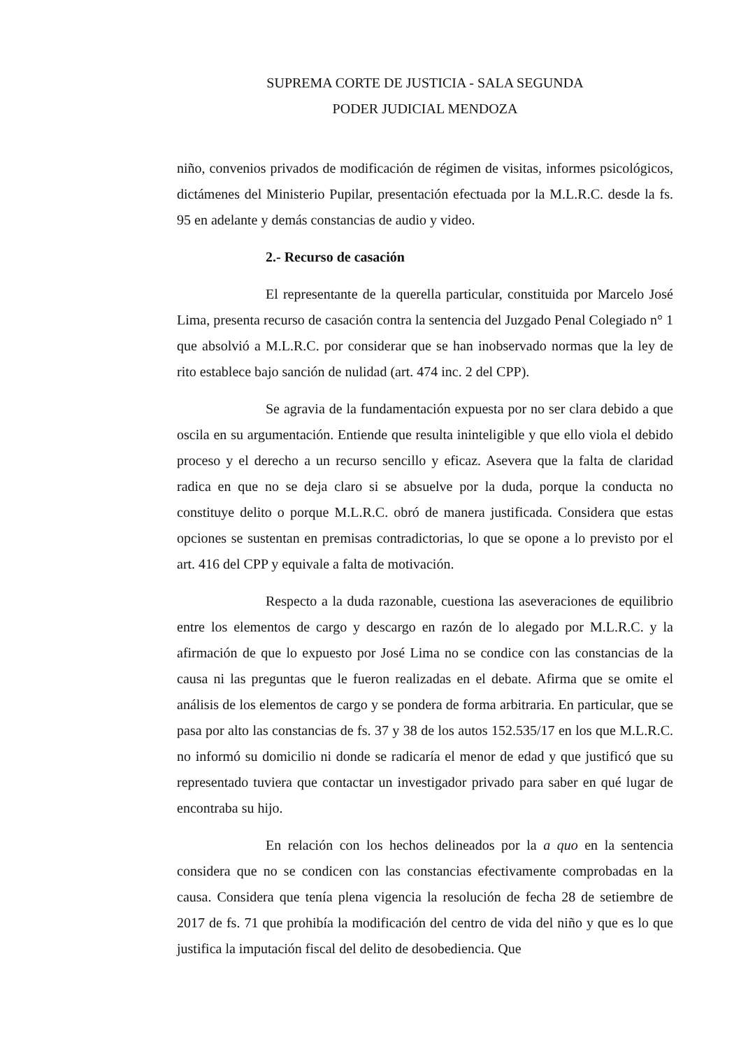SUPREMA CORTE DE JUSTICIA - SALA SEGUNDA
PODER JUDICIAL MENDOZA
niño, convenios privados de modificación de régimen de visitas, informes psicológicos, dictámenes del Ministerio Pupilar, presentación efectuada por la M.L.R.C. desde la fs. 95 en adelante y demás constancias de audio y video.
2.- Recurso de casación
El representante de la querella particular, constituida por Marcelo José Lima, presenta recurso de casación contra la sentencia del Juzgado Penal Colegiado n° 1 que absolvió a M.L.R.C. por considerar que se han inobservado normas que la ley de rito establece bajo sanción de nulidad (art. 474 inc. 2 del CPP).
Se agravia de la fundamentación expuesta por no ser clara debido a que oscila en su argumentación. Entiende que resulta ininteligible y que ello viola el debido proceso y el derecho a un recurso sencillo y eficaz. Asevera que la falta de claridad radica en que no se deja claro si se absuelve por la duda, porque la conducta no constituye delito o porque M.L.R.C. obró de manera justificada. Considera que estas opciones se sustentan en premisas contradictorias, lo que se opone a lo previsto por el art. 416 del CPP y equivale a falta de motivación.
Respecto a la duda razonable, cuestiona las aseveraciones de equilibrio entre los elementos de cargo y descargo en razón de lo alegado por M.L.R.C. y la afirmación de que lo expuesto por José Lima no se condice con las constancias de la causa ni las preguntas que le fueron realizadas en el debate. Afirma que se omite el análisis de los elementos de cargo y se pondera de forma arbitraria. En particular, que se pasa por alto las constancias de fs. 37 y 38 de los autos 152.535/17 en los que M.L.R.C. no informó su domicilio ni donde se radicaría el menor de edad y que justificó que su representado tuviera que contactar un investigador privado para saber en qué lugar de encontraba su hijo.
En relación con los hechos delineados por la a quo en la sentencia considera que no se condicen con las constancias efectivamente comprobadas en la causa. Considera que tenía plena vigencia la resolución de fecha 28 de setiembre de 2017 de fs. 71 que prohibía la modificación del centro de vida del niño y que es lo que justifica la imputación fiscal del delito de desobediencia. Que